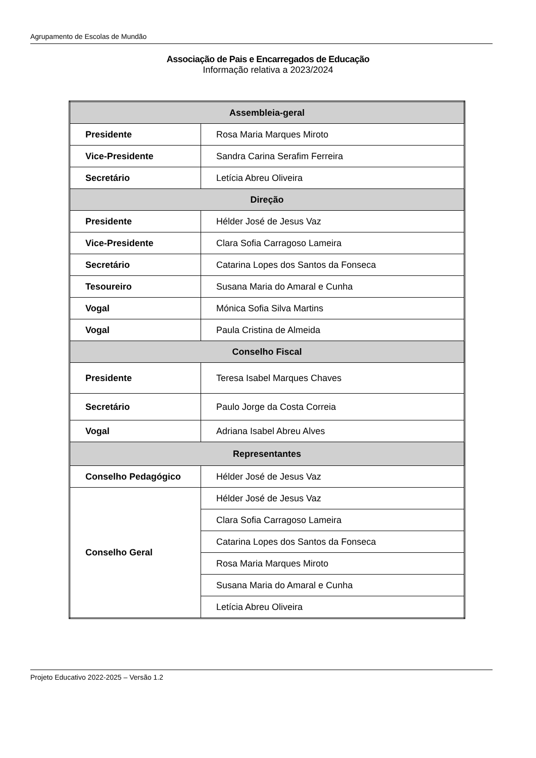Agrupamento de Escolas de Mundão
Associação de Pais e Encarregados de Educação
Informação relativa a 2023/2024
| Assembleia-geral | |
| Presidente | Rosa Maria Marques Miroto |
| Vice-Presidente | Sandra Carina Serafim Ferreira |
| Secretário | Letícia Abreu Oliveira |
| Direção | |
| Presidente | Hélder José de Jesus Vaz |
| Vice-Presidente | Clara Sofia Carragoso Lameira |
| Secretário | Catarina Lopes dos Santos da Fonseca |
| Tesoureiro | Susana Maria do Amaral e Cunha |
| Vogal | Mónica Sofia Silva Martins |
| Vogal | Paula Cristina de Almeida |
| Conselho Fiscal | |
| Presidente | Teresa Isabel Marques Chaves |
| Secretário | Paulo Jorge da Costa Correia |
| Vogal | Adriana Isabel Abreu Alves |
| Representantes | |
| Conselho Pedagógico | Hélder José de Jesus Vaz |
| Conselho Geral | Hélder José de Jesus Vaz |
| | Clara Sofia Carragoso Lameira |
| | Catarina Lopes dos Santos da Fonseca |
| | Rosa Maria Marques Miroto |
| | Susana Maria do Amaral e Cunha |
| | Letícia Abreu Oliveira |
Projeto Educativo 2022-2025 – Versão 1.2